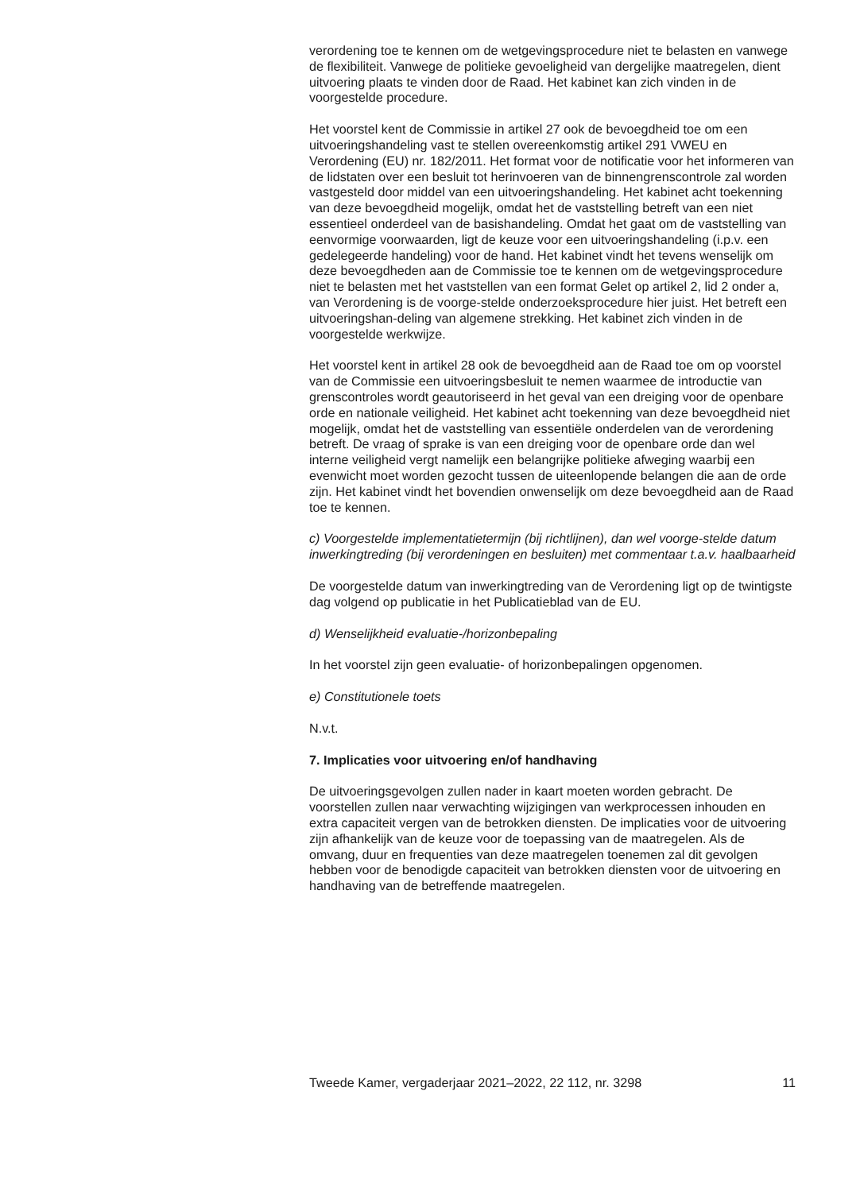verordening toe te kennen om de wetgevingsprocedure niet te belasten en vanwege de flexibiliteit. Vanwege de politieke gevoeligheid van dergelijke maatregelen, dient uitvoering plaats te vinden door de Raad. Het kabinet kan zich vinden in de voorgestelde procedure.
Het voorstel kent de Commissie in artikel 27 ook de bevoegdheid toe om een uitvoeringshandeling vast te stellen overeenkomstig artikel 291 VWEU en Verordening (EU) nr. 182/2011. Het format voor de notificatie voor het informeren van de lidstaten over een besluit tot herinvoeren van de binnengrenscontrole zal worden vastgesteld door middel van een uitvoeringshandeling. Het kabinet acht toekenning van deze bevoegdheid mogelijk, omdat het de vaststelling betreft van een niet essentieel onderdeel van de basishandeling. Omdat het gaat om de vaststelling van eenvormige voorwaarden, ligt de keuze voor een uitvoeringshandeling (i.p.v. een gedelegeerde handeling) voor de hand. Het kabinet vindt het tevens wenselijk om deze bevoegdheden aan de Commissie toe te kennen om de wetgevingsprocedure niet te belasten met het vaststellen van een format Gelet op artikel 2, lid 2 onder a, van Verordening is de voorge-stelde onderzoeksprocedure hier juist. Het betreft een uitvoeringshan-deling van algemene strekking. Het kabinet zich vinden in de voorgestelde werkwijze.
Het voorstel kent in artikel 28 ook de bevoegdheid aan de Raad toe om op voorstel van de Commissie een uitvoeringsbesluit te nemen waarmee de introductie van grenscontroles wordt geautoriseerd in het geval van een dreiging voor de openbare orde en nationale veiligheid. Het kabinet acht toekenning van deze bevoegdheid niet mogelijk, omdat het de vaststelling van essentiële onderdelen van de verordening betreft. De vraag of sprake is van een dreiging voor de openbare orde dan wel interne veiligheid vergt namelijk een belangrijke politieke afweging waarbij een evenwicht moet worden gezocht tussen de uiteenlopende belangen die aan de orde zijn. Het kabinet vindt het bovendien onwenselijk om deze bevoegdheid aan de Raad toe te kennen.
c) Voorgestelde implementatietermijn (bij richtlijnen), dan wel voorge-stelde datum inwerkingtreding (bij verordeningen en besluiten) met commentaar t.a.v. haalbaarheid
De voorgestelde datum van inwerkingtreding van de Verordening ligt op de twintigste dag volgend op publicatie in het Publicatieblad van de EU.
d) Wenselijkheid evaluatie-/horizonbepaling
In het voorstel zijn geen evaluatie- of horizonbepalingen opgenomen.
e) Constitutionele toets
N.v.t.
7. Implicaties voor uitvoering en/of handhaving
De uitvoeringsgevolgen zullen nader in kaart moeten worden gebracht. De voorstellen zullen naar verwachting wijzigingen van werkprocessen inhouden en extra capaciteit vergen van de betrokken diensten. De implicaties voor de uitvoering zijn afhankelijk van de keuze voor de toepassing van de maatregelen. Als de omvang, duur en frequenties van deze maatregelen toenemen zal dit gevolgen hebben voor de benodigde capaciteit van betrokken diensten voor de uitvoering en handhaving van de betreffende maatregelen.
Tweede Kamer, vergaderjaar 2021–2022, 22 112, nr. 3298 11